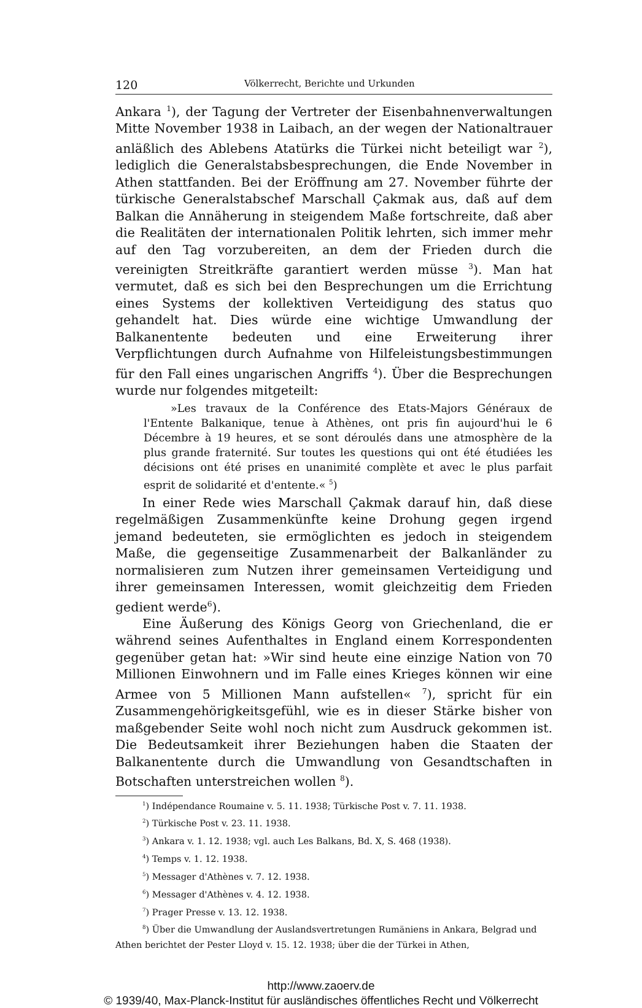120 Völkerrecht, Berichte und Urkunden
Ankara <sup>1</sup>), der Tagung der Vertreter der Eisenbahnenverwaltungen Mitte November 1938 in Laibach, an der wegen der Nationaltrauer anläßlich des Ablebens Atatürks die Türkei nicht beteiligt war <sup>2</sup>), lediglich die Generalstabsbesprechungen, die Ende November in Athen stattfanden. Bei der Eröffnung am 27. November führte der türkische Generalstabschef Marschall Çakmak aus, daß auf dem Balkan die Annäherung in steigendem Maße fortschreite, daß aber die Realitäten der internationalen Politik lehrten, sich immer mehr auf den Tag vorzubereiten, an dem der Frieden durch die vereinigten Streitkräfte garantiert werden müsse <sup>3</sup>). Man hat vermutet, daß es sich bei den Besprechungen um die Errichtung eines Systems der kollektiven Verteidigung des status quo gehandelt hat. Dies würde eine wichtige Umwandlung der Balkanentente bedeuten und eine Erweiterung ihrer Verpflichtungen durch Aufnahme von Hilfeleistungsbestimmungen für den Fall eines ungarischen Angriffs <sup>4</sup>). Über die Besprechungen wurde nur folgendes mitgeteilt:
»Les travaux de la Conférence des Etats-Majors Généraux de l'Entente Balkanique, tenue à Athènes, ont pris fin aujourd'hui le 6 Décembre à 19 heures, et se sont déroulés dans une atmosphère de la plus grande fraternité. Sur toutes les questions qui ont été étudiées les décisions ont été prises en unanimité complète et avec le plus parfait esprit de solidarité et d'entente.« <sup>5</sup>)
In einer Rede wies Marschall Çakmak darauf hin, daß diese regelmäßigen Zusammenkünfte keine Drohung gegen irgend jemand bedeuteten, sie ermöglichten es jedoch in steigendem Maße, die gegenseitige Zusammenarbeit der Balkanländer zu normalisieren zum Nutzen ihrer gemeinsamen Verteidigung und ihrer gemeinsamen Interessen, womit gleichzeitig dem Frieden gedient werde<sup>6</sup>).
Eine Äußerung des Königs Georg von Griechenland, die er während seines Aufenthaltes in England einem Korrespondenten gegenüber getan hat: »Wir sind heute eine einzige Nation von 70 Millionen Einwohnern und im Falle eines Krieges können wir eine Armee von 5 Millionen Mann aufstellen« <sup>7</sup>), spricht für ein Zusammengehörigkeitsgefühl, wie es in dieser Stärke bisher von maßgebender Seite wohl noch nicht zum Ausdruck gekommen ist. Die Bedeutsamkeit ihrer Beziehungen haben die Staaten der Balkanentente durch die Umwandlung von Gesandtschaften in Botschaften unterstreichen wollen <sup>8</sup>).
<sup>1</sup>) Indépendance Roumaine v. 5. 11. 1938; Türkische Post v. 7. 11. 1938.
<sup>2</sup>) Türkische Post v. 23. 11. 1938.
<sup>3</sup>) Ankara v. 1. 12. 1938; vgl. auch Les Balkans, Bd. X, S. 468 (1938).
<sup>4</sup>) Temps v. 1. 12. 1938.
<sup>5</sup>) Messager d'Athènes v. 7. 12. 1938.
<sup>6</sup>) Messager d'Athènes v. 4. 12. 1938.
<sup>7</sup>) Prager Presse v. 13. 12. 1938.
<sup>8</sup>) Über die Umwandlung der Auslandsvertretungen Rumäniens in Ankara, Belgrad und Athen berichtet der Pester Lloyd v. 15. 12. 1938; über die der Türkei in Athen,
http://www.zaoerv.de
© 1939/40, Max-Planck-Institut für ausländisches öffentliches Recht und Völkerrecht